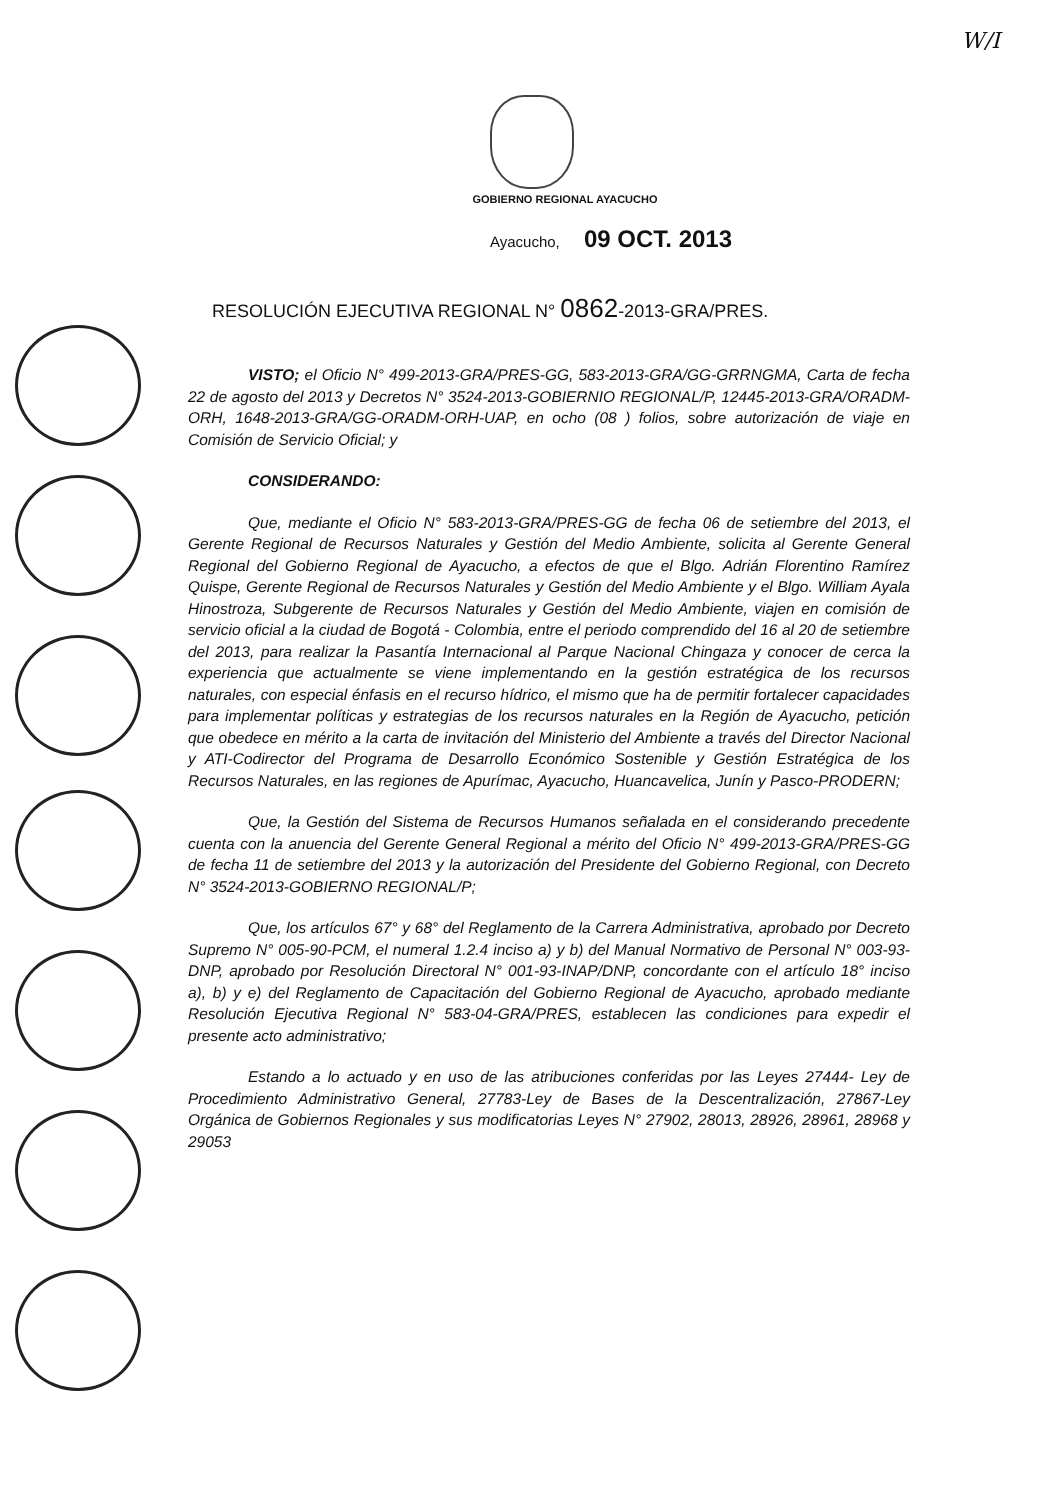W/I
GOBIERNO REGIONAL AYACUCHO
Ayacucho, 09 OCT. 2013
RESOLUCIÓN EJECUTIVA REGIONAL N° 0862-2013-GRA/PRES.
VISTO; el Oficio N° 499-2013-GRA/PRES-GG, 583-2013-GRA/GG-GRRNGMA, Carta de fecha 22 de agosto del 2013 y Decretos N° 3524-2013-GOBIERNIO REGIONAL/P, 12445-2013-GRA/ORADM-ORH, 1648-2013-GRA/GG-ORADM-ORH-UAP, en ocho (08 ) folios, sobre autorización de viaje en Comisión de Servicio Oficial; y
CONSIDERANDO:
Que, mediante el Oficio N° 583-2013-GRA/PRES-GG de fecha 06 de setiembre del 2013, el Gerente Regional de Recursos Naturales y Gestión del Medio Ambiente, solicita al Gerente General Regional del Gobierno Regional de Ayacucho, a efectos de que el Blgo. Adrián Florentino Ramírez Quispe, Gerente Regional de Recursos Naturales y Gestión del Medio Ambiente y el Blgo. William Ayala Hinostroza, Subgerente de Recursos Naturales y Gestión del Medio Ambiente, viajen en comisión de servicio oficial a la ciudad de Bogotá - Colombia, entre el periodo comprendido del 16 al 20 de setiembre del 2013, para realizar la Pasantía Internacional al Parque Nacional Chingaza y conocer de cerca la experiencia que actualmente se viene implementando en la gestión estratégica de los recursos naturales, con especial énfasis en el recurso hídrico, el mismo que ha de permitir fortalecer capacidades para implementar políticas y estrategias de los recursos naturales en la Región de Ayacucho, petición que obedece en mérito a la carta de invitación del Ministerio del Ambiente a través del Director Nacional y ATI-Codirector del Programa de Desarrollo Económico Sostenible y Gestión Estratégica de los Recursos Naturales, en las regiones de Apurímac, Ayacucho, Huancavelica, Junín y Pasco-PRODERN;
Que, la Gestión del Sistema de Recursos Humanos señalada en el considerando precedente cuenta con la anuencia del Gerente General Regional a mérito del Oficio N° 499-2013-GRA/PRES-GG de fecha 11 de setiembre del 2013 y la autorización del Presidente del Gobierno Regional, con Decreto N° 3524-2013-GOBIERNO REGIONAL/P;
Que, los artículos 67° y 68° del Reglamento de la Carrera Administrativa, aprobado por Decreto Supremo N° 005-90-PCM, el numeral 1.2.4 inciso a) y b) del Manual Normativo de Personal N° 003-93-DNP, aprobado por Resolución Directoral N° 001-93-INAP/DNP, concordante con el artículo 18° inciso a), b) y e) del Reglamento de Capacitación del Gobierno Regional de Ayacucho, aprobado mediante Resolución Ejecutiva Regional N° 583-04-GRA/PRES, establecen las condiciones para expedir el presente acto administrativo;
Estando a lo actuado y en uso de las atribuciones conferidas por las Leyes 27444- Ley de Procedimiento Administrativo General, 27783-Ley de Bases de la Descentralización, 27867-Ley Orgánica de Gobiernos Regionales y sus modificatorias Leyes N° 27902, 28013, 28926, 28961, 28968 y 29053